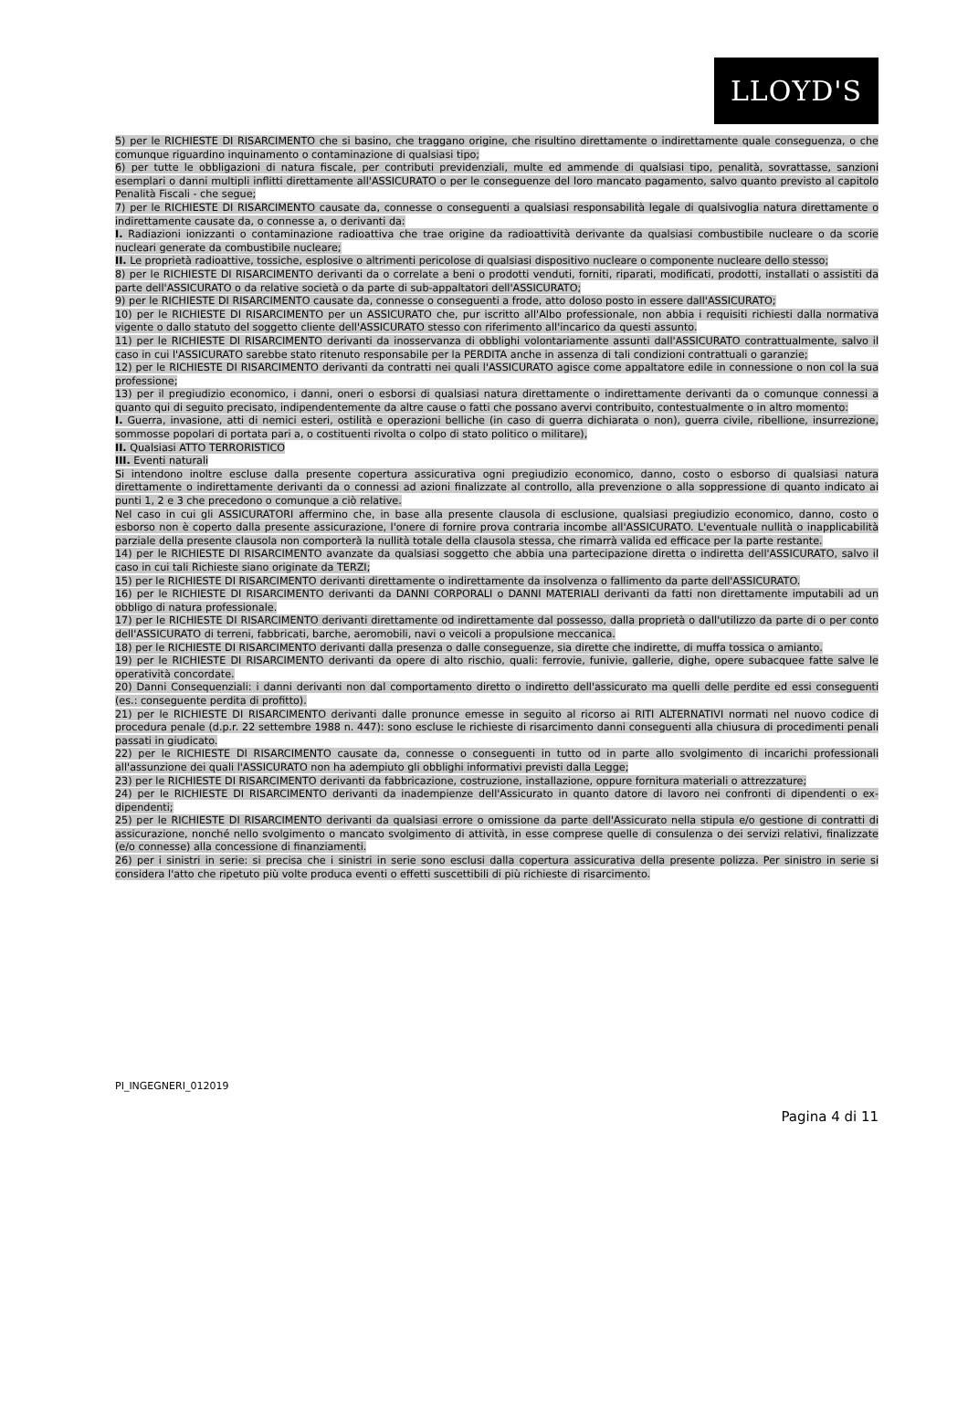LLOYD'S
5) per le RICHIESTE DI RISARCIMENTO che si basino, che traggano origine, che risultino direttamente o indirettamente quale conseguenza, o che comunque riguardino inquinamento o contaminazione di qualsiasi tipo;
6) per tutte le obbligazioni di natura fiscale, per contributi previdenziali, multe ed ammende di qualsiasi tipo, penalità, sovrattasse, sanzioni esemplari o danni multipli inflitti direttamente all'ASSICURATO o per le conseguenze del loro mancato pagamento, salvo quanto previsto al capitolo Penalità Fiscali - che segue;
7) per le RICHIESTE DI RISARCIMENTO causate da, connesse o conseguenti a qualsiasi responsabilità legale di qualsivoglia natura direttamente o indirettamente causate da, o connesse a, o derivanti da:
I. Radiazioni ionizzanti o contaminazione radioattiva che trae origine da radioattività derivante da qualsiasi combustibile nucleare o da scorie nucleari generate da combustibile nucleare;
II. Le proprietà radioattive, tossiche, esplosive o altrimenti pericolose di qualsiasi dispositivo nucleare o componente nucleare dello stesso;
8) per le RICHIESTE DI RISARCIMENTO derivanti da o correlate a beni o prodotti venduti, forniti, riparati, modificati, prodotti, installati o assistiti da parte dell'ASSICURATO o da relative società o da parte di sub-appaltatori dell'ASSICURATO;
9) per le RICHIESTE DI RISARCIMENTO causate da, connesse o conseguenti a frode, atto doloso posto in essere dall'ASSICURATO;
10) per le RICHIESTE DI RISARCIMENTO per un ASSICURATO che, pur iscritto all'Albo professionale, non abbia i requisiti richiesti dalla normativa vigente o dallo statuto del soggetto cliente dell'ASSICURATO stesso con riferimento all'incarico da questi assunto.
11) per le RICHIESTE DI RISARCIMENTO derivanti da inosservanza di obblighi volontariamente assunti dall'ASSICURATO contrattualmente, salvo il caso in cui l'ASSICURATO sarebbe stato ritenuto responsabile per la PERDITA anche in assenza di tali condizioni contrattuali o garanzie;
12) per le RICHIESTE DI RISARCIMENTO derivanti da contratti nei quali l'ASSICURATO agisce come appaltatore edile in connessione o non col la sua professione;
13) per il pregiudizio economico, i danni, oneri o esborsi di qualsiasi natura direttamente o indirettamente derivanti da o comunque connessi a quanto qui di seguito precisato, indipendentemente da altre cause o fatti che possano avervi contribuito, contestualmente o in altro momento:
I. Guerra, invasione, atti di nemici esteri, ostilità e operazioni belliche (in caso di guerra dichiarata o non), guerra civile, ribellione, insurrezione, sommosse popolari di portata pari a, o costituenti rivolta o colpo di stato politico o militare),
II. Qualsiasi ATTO TERRORISTICO
III. Eventi naturali
Si intendono inoltre escluse dalla presente copertura assicurativa ogni pregiudizio economico, danno, costo o esborso di qualsiasi natura direttamente o indirettamente derivanti da o connessi ad azioni finalizzate al controllo, alla prevenzione o alla soppressione di quanto indicato ai punti 1, 2 e 3 che precedono o comunque a ciò relative.
Nel caso in cui gli ASSICURATORI affermino che, in base alla presente clausola di esclusione, qualsiasi pregiudizio economico, danno, costo o esborso non è coperto dalla presente assicurazione, l'onere di fornire prova contraria incombe all'ASSICURATO. L'eventuale nullità o inapplicabilità parziale della presente clausola non comporterà la nullità totale della clausola stessa, che rimarrà valida ed efficace per la parte restante.
14) per le RICHIESTE DI RISARCIMENTO avanzate da qualsiasi soggetto che abbia una partecipazione diretta o indiretta dell'ASSICURATO, salvo il caso in cui tali Richieste siano originate da TERZI;
15) per le RICHIESTE DI RISARCIMENTO derivanti direttamente o indirettamente da insolvenza o fallimento da parte dell'ASSICURATO.
16) per le RICHIESTE DI RISARCIMENTO derivanti da DANNI CORPORALI o DANNI MATERIALI derivanti da fatti non direttamente imputabili ad un obbligo di natura professionale.
17) per le RICHIESTE DI RISARCIMENTO derivanti direttamente od indirettamente dal possesso, dalla proprietà o dall'utilizzo da parte di o per conto dell'ASSICURATO di terreni, fabbricati, barche, aeromobili, navi o veicoli a propulsione meccanica.
18) per le RICHIESTE DI RISARCIMENTO derivanti dalla presenza o dalle conseguenze, sia dirette che indirette, di muffa tossica o amianto.
19) per le RICHIESTE DI RISARCIMENTO derivanti da opere di alto rischio, quali: ferrovie, funivie, gallerie, dighe, opere subacquee fatte salve le operatività concordate.
20) Danni Consequenziali: i danni derivanti non dal comportamento diretto o indiretto dell'assicurato ma quelli delle perdite ed essi conseguenti (es.: conseguente perdita di profitto).
21) per le RICHIESTE DI RISARCIMENTO derivanti dalle pronunce emesse in seguito al ricorso ai RITI ALTERNATIVI normati nel nuovo codice di procedura penale (d.p.r. 22 settembre 1988 n. 447): sono escluse le richieste di risarcimento danni conseguenti alla chiusura di procedimenti penali passati in giudicato.
22) per le RICHIESTE DI RISARCIMENTO causate da, connesse o conseguenti in tutto od in parte allo svolgimento di incarichi professionali all'assunzione dei quali l'ASSICURATO non ha adempiuto gli obblighi informativi previsti dalla Legge;
23) per le RICHIESTE DI RISARCIMENTO derivanti da fabbricazione, costruzione, installazione, oppure fornitura materiali o attrezzature;
24) per le RICHIESTE DI RISARCIMENTO derivanti da inadempienze dell'Assicurato in quanto datore di lavoro nei confronti di dipendenti o ex-dipendenti;
25) per le RICHIESTE DI RISARCIMENTO derivanti da qualsiasi errore o omissione da parte dell'Assicurato nella stipula e/o gestione di contratti di assicurazione, nonché nello svolgimento o mancato svolgimento di attività, in esse comprese quelle di consulenza o dei servizi relativi, finalizzate (e/o connesse) alla concessione di finanziamenti.
26) per i sinistri in serie: si precisa che i sinistri in serie sono esclusi dalla copertura assicurativa della presente polizza. Per sinistro in serie si considera l'atto che ripetuto più volte produca eventi o effetti suscettibili di più richieste di risarcimento.
PI_INGEGNERI_012019
Pagina 4 di 11